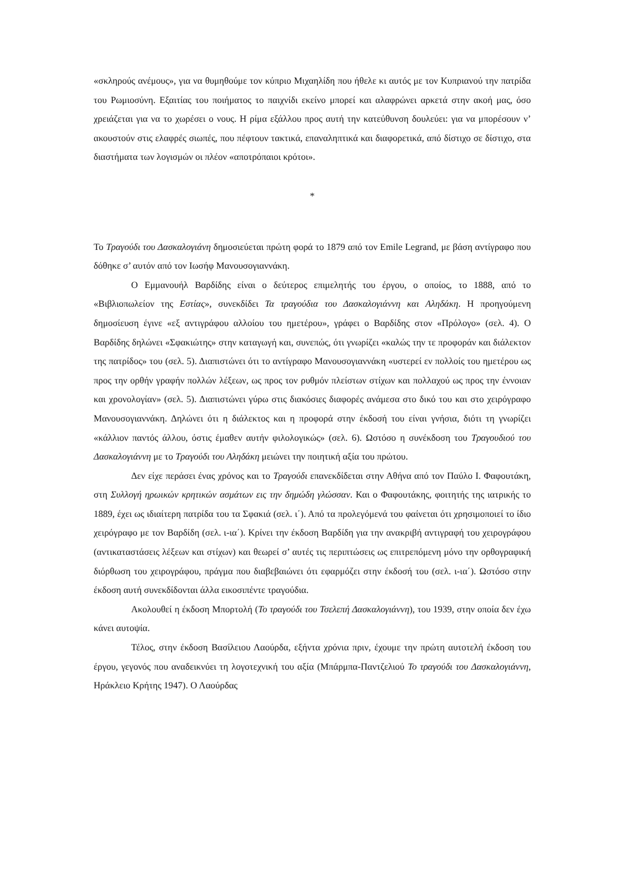«σκληρούς ανέμους», για να θυμηθούμε τον κύπριο Μιχαηλίδη που ήθελε κι αυτός με τον Κυπριανού την πατρίδα του Ρωμιοσύνη. Εξαιτίας του ποιήματος το παιχνίδι εκείνο μπορεί και αλαφρώνει αρκετά στην ακοή μας, όσο χρειάζεται για να το χωρέσει ο νους. Η ρίμα εξάλλου προς αυτή την κατεύθυνση δουλεύει: για να μπορέσουν ν’ ακουστούν στις ελαφρές σιωπές, που πέφτουν τακτικά, επαναληπτικά και διαφορετικά, από δίστιχο σε δίστιχο, στα διαστήματα των λογισμών οι πλέον «αποτρόπαιοι κρότοι».
*
Το Τραγούδι του Δασκαλογιάνη δημοσιεύεται πρώτη φορά το 1879 από τον Emile Legrand, με βάση αντίγραφο που δόθηκε σ’ αυτόν από τον Ιωσήφ Μανουσογιαννάκη.
Ο Εμμανουήλ Βαρδίδης είναι ο δεύτερος επιμελητής του έργου, ο οποίος, το 1888, από το «Βιβλιοπωλείον της Εστίας», συνεκδίδει Τα τραγούδια του Δασκαλογιάννη και Αληδάκη. Η προηγούμενη δημοσίευση έγινε «εξ αντιγράφου αλλοίου του ημετέρου», γράφει ο Βαρδίδης στον «Πρόλογο» (σελ. 4). Ο Βαρδίδης δηλώνει «Σφακιώτης» στην καταγωγή και, συνεπώς, ότι γνωρίζει «καλώς την τε προφοράν και διάλεκτον της πατρίδος» του (σελ. 5). Διαπιστώνει ότι το αντίγραφο Μανουσογιαννάκη «υστερεί εν πολλοίς του ημετέρου ως προς την ορθήν γραφήν πολλών λέξεων, ως προς τον ρυθμόν πλείστων στίχων και πολλαχού ως προς την έννοιαν και χρονολογίαν» (σελ. 5). Διαπιστώνει γύρω στις διακόσιες διαφορές ανάμεσα στο δικό του και στο χειρόγραφο Μανουσογιαννάκη. Δηλώνει ότι η διάλεκτος και η προφορά στην έκδοσή του είναι γνήσια, διότι τη γνωρίζει «κάλλιον παντός άλλου, όστις έμαθεν αυτήν φιλολογικώς» (σελ. 6). Ωστόσο η συνέκδοση του Τραγουδιού του Δασκαλογιάννη με το Τραγούδι του Αληδάκη μειώνει την ποιητική αξία του πρώτου.
Δεν είχε περάσει ένας χρόνος και το Τραγούδι επανεκδίδεται στην Αθήνα από τον Παύλο Ι. Φαφουτάκη, στη Συλλογή ηρωικών κρητικών ασμάτων εις την δημώδη γλώσσαν. Και ο Φαφουτάκης, φοιτητής της ιατρικής το 1889, έχει ως ιδιαίτερη πατρίδα του τα Σφακιά (σελ. ι΄). Από τα προλεγόμενά του φαίνεται ότι χρησιμοποιεί το ίδιο χειρόγραφο με τον Βαρδίδη (σελ. ι-ια΄). Κρίνει την έκδοση Βαρδίδη για την ανακριβή αντιγραφή του χειρογράφου (αντικαταστάσεις λέξεων και στίχων) και θεωρεί σ’ αυτές τις περιπτώσεις ως επιτρεπόμενη μόνο την ορθογραφική διόρθωση του χειρογράφου, πράγμα που διαβεβαιώνει ότι εφαρμόζει στην έκδοσή του (σελ. ι-ια΄). Ωστόσο στην έκδοση αυτή συνεκδίδονται άλλα εικοσιπέντε τραγούδια.
Ακολουθεί η έκδοση Μπορτολή (Το τραγούδι του Τσελεπή Δασκαλογιάννη), του 1939, στην οποία δεν έχω κάνει αυτοψία.
Τέλος, στην έκδοση Βασίλειου Λαούρδα, εξήντα χρόνια πριν, έχουμε την πρώτη αυτοτελή έκδοση του έργου, γεγονός που αναδεικνύει τη λογοτεχνική του αξία (Μπάρμπα-Παντζελιού Το τραγούδι του Δασκαλογιάννη, Ηράκλειο Κρήτης 1947). Ο Λαούρδας